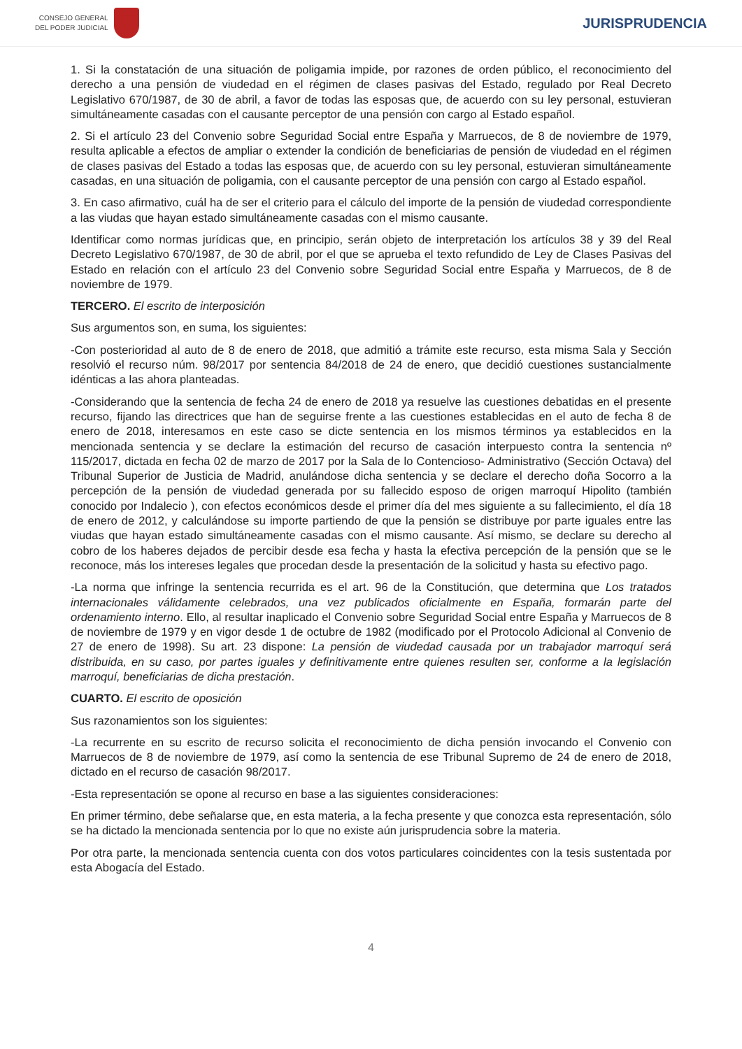CONSEJO GENERAL
DEL PODER JUDICIAL
JURISPRUDENCIA
1. Si la constatación de una situación de poligamia impide, por razones de orden público, el reconocimiento del derecho a una pensión de viudedad en el régimen de clases pasivas del Estado, regulado por Real Decreto Legislativo 670/1987, de 30 de abril, a favor de todas las esposas que, de acuerdo con su ley personal, estuvieran simultáneamente casadas con el causante perceptor de una pensión con cargo al Estado español.
2. Si el artículo 23 del Convenio sobre Seguridad Social entre España y Marruecos, de 8 de noviembre de 1979, resulta aplicable a efectos de ampliar o extender la condición de beneficiarias de pensión de viudedad en el régimen de clases pasivas del Estado a todas las esposas que, de acuerdo con su ley personal, estuvieran simultáneamente casadas, en una situación de poligamia, con el causante perceptor de una pensión con cargo al Estado español.
3. En caso afirmativo, cuál ha de ser el criterio para el cálculo del importe de la pensión de viudedad correspondiente a las viudas que hayan estado simultáneamente casadas con el mismo causante.
Identificar como normas jurídicas que, en principio, serán objeto de interpretación los artículos 38 y 39 del Real Decreto Legislativo 670/1987, de 30 de abril, por el que se aprueba el texto refundido de Ley de Clases Pasivas del Estado en relación con el artículo 23 del Convenio sobre Seguridad Social entre España y Marruecos, de 8 de noviembre de 1979.
TERCERO. El escrito de interposición
Sus argumentos son, en suma, los siguientes:
-Con posterioridad al auto de 8 de enero de 2018, que admitió a trámite este recurso, esta misma Sala y Sección resolvió el recurso núm. 98/2017 por sentencia 84/2018 de 24 de enero, que decidió cuestiones sustancialmente idénticas a las ahora planteadas.
-Considerando que la sentencia de fecha 24 de enero de 2018 ya resuelve las cuestiones debatidas en el presente recurso, fijando las directrices que han de seguirse frente a las cuestiones establecidas en el auto de fecha 8 de enero de 2018, interesamos en este caso se dicte sentencia en los mismos términos ya establecidos en la mencionada sentencia y se declare la estimación del recurso de casación interpuesto contra la sentencia nº 115/2017, dictada en fecha 02 de marzo de 2017 por la Sala de lo Contencioso- Administrativo (Sección Octava) del Tribunal Superior de Justicia de Madrid, anulándose dicha sentencia y se declare el derecho doña Socorro a la percepción de la pensión de viudedad generada por su fallecido esposo de origen marroquí Hipolito (también conocido por Indalecio ), con efectos económicos desde el primer día del mes siguiente a su fallecimiento, el día 18 de enero de 2012, y calculándose su importe partiendo de que la pensión se distribuye por parte iguales entre las viudas que hayan estado simultáneamente casadas con el mismo causante. Así mismo, se declare su derecho al cobro de los haberes dejados de percibir desde esa fecha y hasta la efectiva percepción de la pensión que se le reconoce, más los intereses legales que procedan desde la presentación de la solicitud y hasta su efectivo pago.
-La norma que infringe la sentencia recurrida es el art. 96 de la Constitución, que determina que Los tratados internacionales válidamente celebrados, una vez publicados oficialmente en España, formarán parte del ordenamiento interno. Ello, al resultar inaplicado el Convenio sobre Seguridad Social entre España y Marruecos de 8 de noviembre de 1979 y en vigor desde 1 de octubre de 1982 (modificado por el Protocolo Adicional al Convenio de 27 de enero de 1998). Su art. 23 dispone: La pensión de viudedad causada por un trabajador marroquí será distribuida, en su caso, por partes iguales y definitivamente entre quienes resulten ser, conforme a la legislación marroquí, beneficiarias de dicha prestación.
CUARTO. El escrito de oposición
Sus razonamientos son los siguientes:
-La recurrente en su escrito de recurso solicita el reconocimiento de dicha pensión invocando el Convenio con Marruecos de 8 de noviembre de 1979, así como la sentencia de ese Tribunal Supremo de 24 de enero de 2018, dictado en el recurso de casación 98/2017.
-Esta representación se opone al recurso en base a las siguientes consideraciones:
En primer término, debe señalarse que, en esta materia, a la fecha presente y que conozca esta representación, sólo se ha dictado la mencionada sentencia por lo que no existe aún jurisprudencia sobre la materia.
Por otra parte, la mencionada sentencia cuenta con dos votos particulares coincidentes con la tesis sustentada por esta Abogacía del Estado.
4